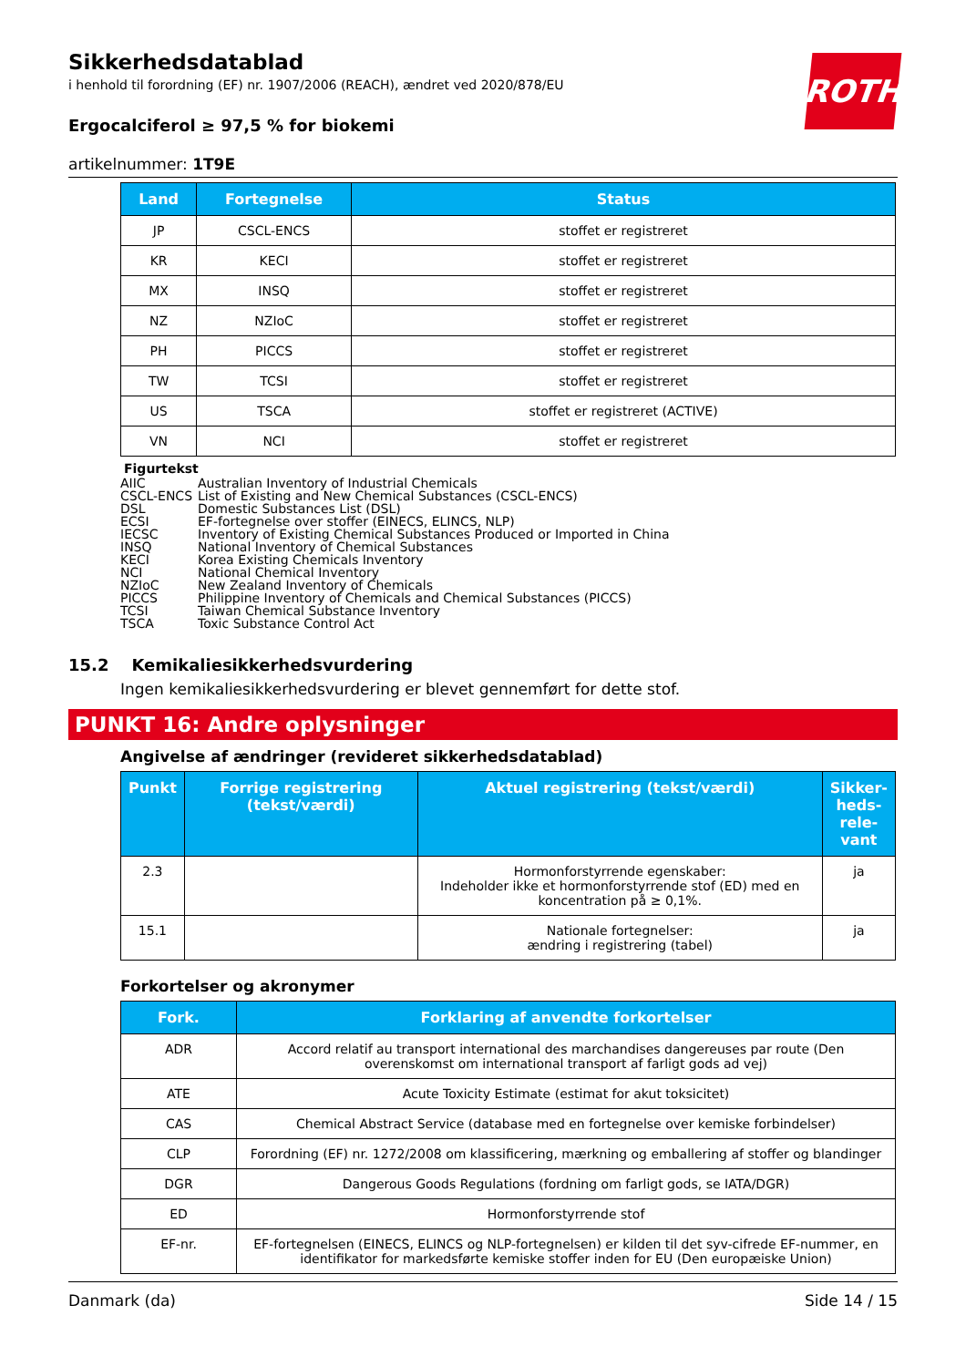ROTH
Sikkerhedsdatablad
i henhold til forordning (EF) nr. 1907/2006 (REACH), ændret ved 2020/878/EU
Ergocalciferol ≥ 97,5 % for biokemi
artikelnummer: 1T9E
| Land | Fortegnelse | Status |
| --- | --- | --- |
| JP | CSCL-ENCS | stoffet er registreret |
| KR | KECI | stoffet er registreret |
| MX | INSQ | stoffet er registreret |
| NZ | NZIoC | stoffet er registreret |
| PH | PICCS | stoffet er registreret |
| TW | TCSI | stoffet er registreret |
| US | TSCA | stoffet er registreret (ACTIVE) |
| VN | NCI | stoffet er registreret |
Figurtekst
AIIC Australian Inventory of Industrial Chemicals
CSCL-ENCS List of Existing and New Chemical Substances (CSCL-ENCS)
DSL Domestic Substances List (DSL)
ECSI EF-fortegnelse over stoffer (EINECS, ELINCS, NLP)
IECSC Inventory of Existing Chemical Substances Produced or Imported in China
INSQ National Inventory of Chemical Substances
KECI Korea Existing Chemicals Inventory
NCI National Chemical Inventory
NZIoC New Zealand Inventory of Chemicals
PICCS Philippine Inventory of Chemicals and Chemical Substances (PICCS)
TCSI Taiwan Chemical Substance Inventory
TSCA Toxic Substance Control Act
15.2 Kemikaliesikkerhedsvurdering
Ingen kemikaliesikkerhedsvurdering er blevet gennemført for dette stof.
PUNKT 16: Andre oplysninger
Angivelse af ændringer (revideret sikkerhedsdatablad)
| Punkt | Forrige registrering (tekst/værdi) | Aktuel registrering (tekst/værdi) | Sikker-heds-rele-vant |
| --- | --- | --- | --- |
| 2.3 | | Hormonforstyrrende egenskaber: Indeholder ikke et hormonforstyrrende stof (ED) med en koncentration på ≥ 0,1%. | ja |
| 15.1 | | Nationale fortegnelser: ændring i registrering (tabel) | ja |
Forkortelser og akronymer
| Fork. | Forklaring af anvendte forkortelser |
| --- | --- |
| ADR | Accord relatif au transport international des marchandises dangereuses par route (Den overenskomst om international transport af farligt gods ad vej) |
| ATE | Acute Toxicity Estimate (estimat for akut toksicitet) |
| CAS | Chemical Abstract Service (database med en fortegnelse over kemiske forbindelser) |
| CLP | Forordning (EF) nr. 1272/2008 om klassificering, mærkning og emballering af stoffer og blandinger |
| DGR | Dangerous Goods Regulations (fordning om farligt gods, se IATA/DGR) |
| ED | Hormonforstyrrende stof |
| EF-nr. | EF-fortegnelsen (EINECS, ELINCS og NLP-fortegnelsen) er kilden til det syv-cifrede EF-nummer, en identifikator for markedsførte kemiske stoffer inden for EU (Den europæiske Union) |
Danmark (da) Side 14 / 15